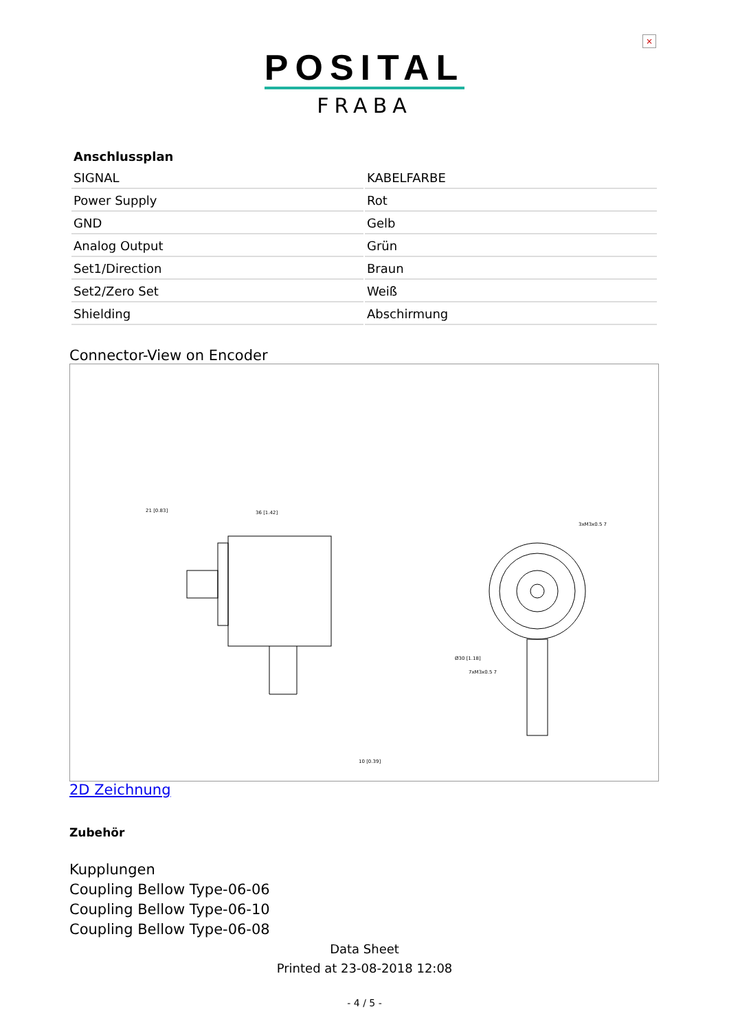×
POSITAL
FRABA
| Anschlussplan | |
| --- | --- |
| SIGNAL | KABELFARBE |
| Power Supply | Rot |
| GND | Gelb |
| Analog Output | Grün |
| Set1/Direction | Braun |
| Set2/Zero Set | Weiß |
| Shielding | Abschirmung |
Connector-View on Encoder
21 [0.83]
36 [1.42]
10 [0.39]
3xM3x0.5 7
Ø30 [1.18]
7xM3x0.5 7
2D Zeichnung
Zubehör
Kupplungen
Coupling Bellow Type-06-06
Coupling Bellow Type-06-10
Coupling Bellow Type-06-08
Data Sheet
Printed at 23-08-2018 12:08
- 4 / 5 -